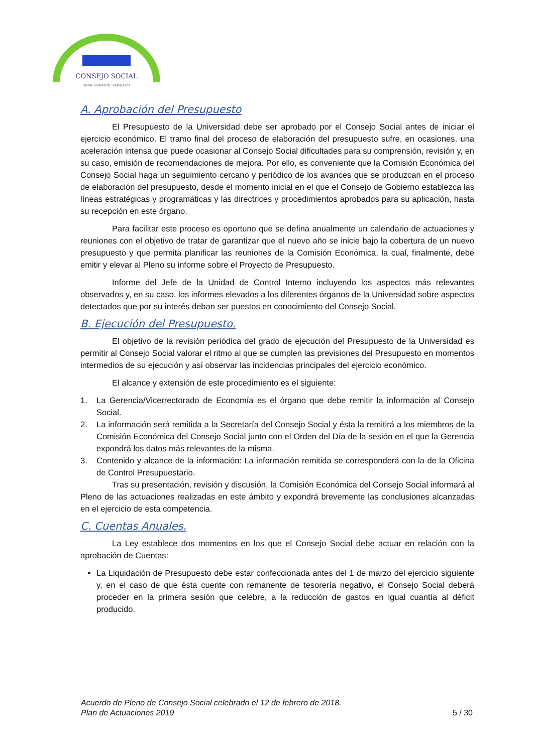CONSEJO SOCIAL
UNIVERSIDAD DE ZARAGOZA
A. Aprobación del Presupuesto
El Presupuesto de la Universidad debe ser aprobado por el Consejo Social antes de iniciar el ejercicio económico. El tramo final del proceso de elaboración del presupuesto sufre, en ocasiones, una aceleración intensa que puede ocasionar al Consejo Social dificultades para su comprensión, revisión y, en su caso, emisión de recomendaciones de mejora. Por ello, es conveniente que la Comisión Económica del Consejo Social haga un seguimiento cercano y periódico de los avances que se produzcan en el proceso de elaboración del presupuesto, desde el momento inicial en el que el Consejo de Gobierno establezca las líneas estratégicas y programáticas y las directrices y procedimientos aprobados para su aplicación, hasta su recepción en este órgano.
Para facilitar este proceso es oportuno que se defina anualmente un calendario de actuaciones y reuniones con el objetivo de tratar de garantizar que el nuevo año se inicie bajo la cobertura de un nuevo presupuesto y que permita planificar las reuniones de la Comisión Económica, la cual, finalmente, debe emitir y elevar al Pleno su informe sobre el Proyecto de Presupuesto.
Informe del Jefe de la Unidad de Control Interno incluyendo los aspectos más relevantes observados y, en su caso, los informes elevados a los diferentes órganos de la Universidad sobre aspectos detectados que por su interés deban ser puestos en conocimiento del Consejo Social.
B. Ejecución del Presupuesto.
El objetivo de la revisión periódica del grado de ejecución del Presupuesto de la Universidad es permitir al Consejo Social valorar el ritmo al que se cumplen las previsiones del Presupuesto en momentos intermedios de su ejecución y así observar las incidencias principales del ejercicio económico.
El alcance y extensión de este procedimiento es el siguiente:
1. La Gerencia/Vicerrectorado de Economía es el órgano que debe remitir la información al Consejo Social.
2. La información será remitida a la Secretaría del Consejo Social y ésta la remitirá a los miembros de la Comisión Económica del Consejo Social junto con el Orden del Día de la sesión en el que la Gerencia expondrá los datos más relevantes de la misma.
3. Contenido y alcance de la información: La información remitida se corresponderá con la de la Oficina de Control Presupuestario.
Tras su presentación, revisión y discusión, la Comisión Económica del Consejo Social informará al Pleno de las actuaciones realizadas en este ámbito y expondrá brevemente las conclusiones alcanzadas en el ejercicio de esta competencia.
C. Cuentas Anuales.
La Ley establece dos momentos en los que el Consejo Social debe actuar en relación con la aprobación de Cuentas:
La Liquidación de Presupuesto debe estar confeccionada antes del 1 de marzo del ejercicio siguiente y, en el caso de que ésta cuente con remanente de tesorería negativo, el Consejo Social deberá proceder en la primera sesión que celebre, a la reducción de gastos en igual cuantía al déficit producido.
Acuerdo de Pleno de Consejo Social celebrado el 12 de febrero de 2018.
Plan de Actuaciones 2019 5 / 30